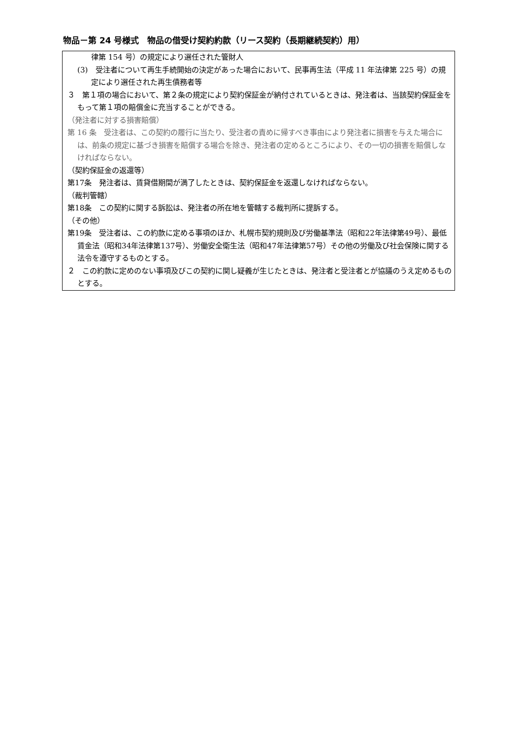物品－第 24 号様式　物品の借受け契約約款（リース契約（長期継続契約）用）
律第 154 号）の規定により選任された管財人
(3)　受注者について再生手続開始の決定があった場合において、民事再生法（平成 11 年法律第 225 号）の規定により選任された再生債務者等
３　第１項の場合において、第２条の規定により契約保証金が納付されているときは、発注者は、当該契約保証金をもって第１項の賠償金に充当することができる。
（発注者に対する損害賠償）
第 16 条　受注者は、この契約の履行に当たり、受注者の責めに帰すべき事由により発注者に損害を与えた場合には、前条の規定に基づき損害を賠償する場合を除き、発注者の定めるところにより、その一切の損害を賠償しなければならない。
（契約保証金の返還等）
第17条　発注者は、賃貸借期間が満了したときは、契約保証金を返還しなければならない。
（裁判管轄）
第18条　この契約に関する訴訟は、発注者の所在地を管轄する裁判所に提訴する。
（その他）
第19条　受注者は、この約款に定める事項のほか、札幌市契約規則及び労働基準法（昭和22年法律第49号）、最低賃金法（昭和34年法律第137号）、労働安全衛生法（昭和47年法律第57号）その他の労働及び社会保険に関する法令を遵守するものとする。
２　この約款に定めのない事項及びこの契約に関し疑義が生じたときは、発注者と受注者とが協議のうえ定めるものとする。